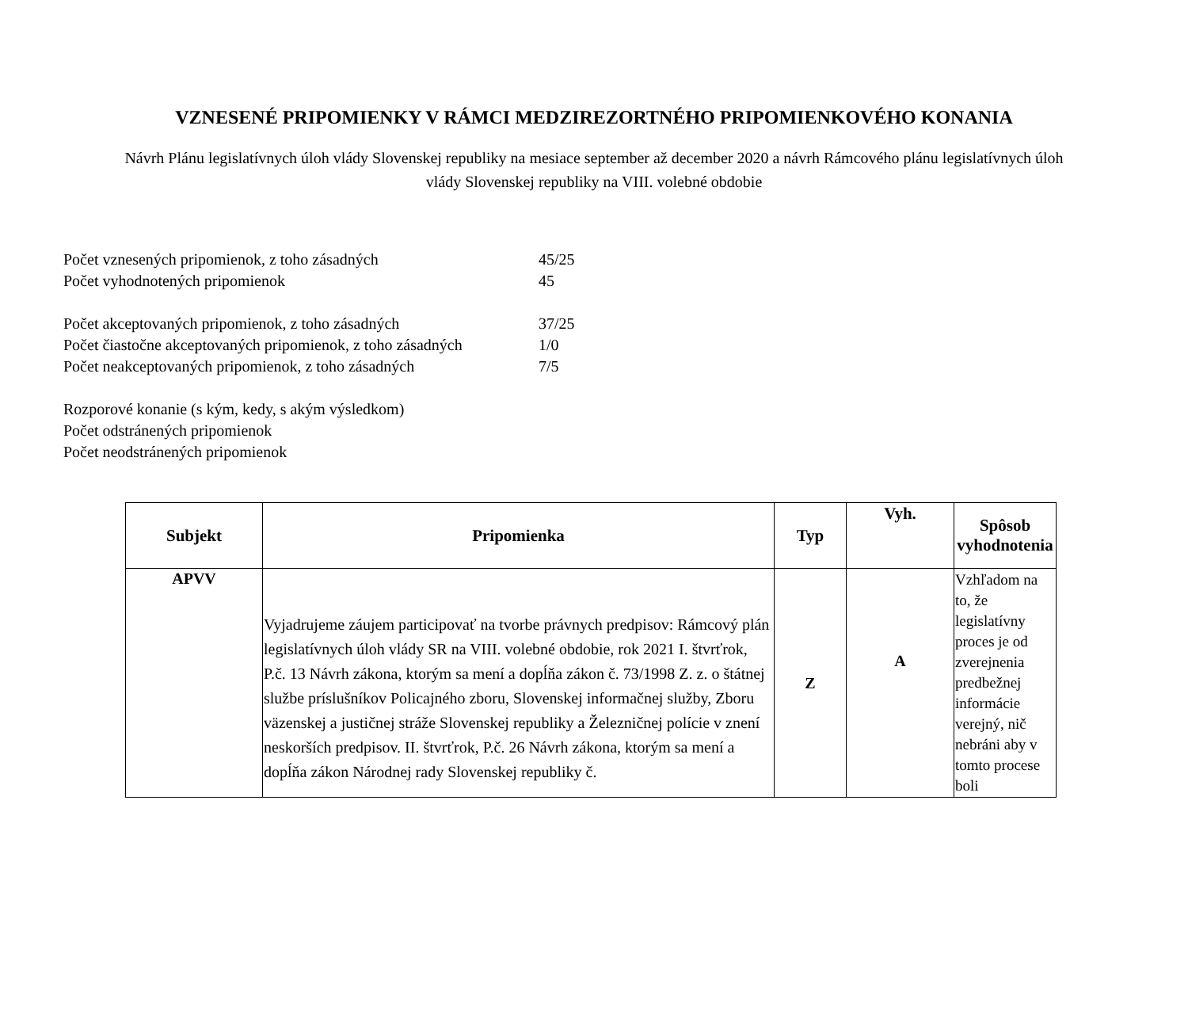VZNESENÉ PRIPOMIENKY V RÁMCI MEDZIREZORTNÉHO PRIPOMIENKOVÉHO KONANIA
Návrh Plánu legislatívnych úloh vlády Slovenskej republiky na mesiace september až december 2020 a návrh Rámcového plánu legislatívnych úloh vlády Slovenskej republiky na VIII. volebné obdobie
| Počet vznesených pripomienok, z toho zásadných | 45/25 |
| Počet vyhodnotených pripomienok | 45 |
| Počet akceptovaných pripomienok, z toho zásadných | 37/25 |
| Počet čiastočne akceptovaných pripomienok, z toho zásadných | 1/0 |
| Počet neakceptovaných pripomienok, z toho zásadných | 7/5 |
| Rozporové konanie (s kým, kedy, s akým výsledkom) | |
| Počet odstránených pripomienok | |
| Počet neodstránených pripomienok | |
| Subjekt | Pripomienka | Typ | Vyh. | Spôsob vyhodnotenia |
| --- | --- | --- | --- | --- |
| APVV | Vyjadrujeme záujem participovať na tvorbe právnych predpisov: Rámcový plán legislatívnych úloh vlády SR na VIII. volebné obdobie, rok 2021 I. štvrťrok, P.č. 13 Návrh zákona, ktorým sa mení a dopĺňa zákon č. 73/1998 Z. z. o štátnej službe príslušníkov Policajného zboru, Slovenskej informačnej služby, Zboru väzenskej a justičnej stráže Slovenskej republiky a Železničnej polície v znení neskorších predpisov. II. štvrťrok, P.č. 26 Návrh zákona, ktorým sa mení a dopĺňa zákon Národnej rady Slovenskej republiky č. | Z | A | Vzhľadom na to, že legislatívny proces je od zverejnenia predbežnej informácie verejný, nič nebráni aby v tomto procese boli |